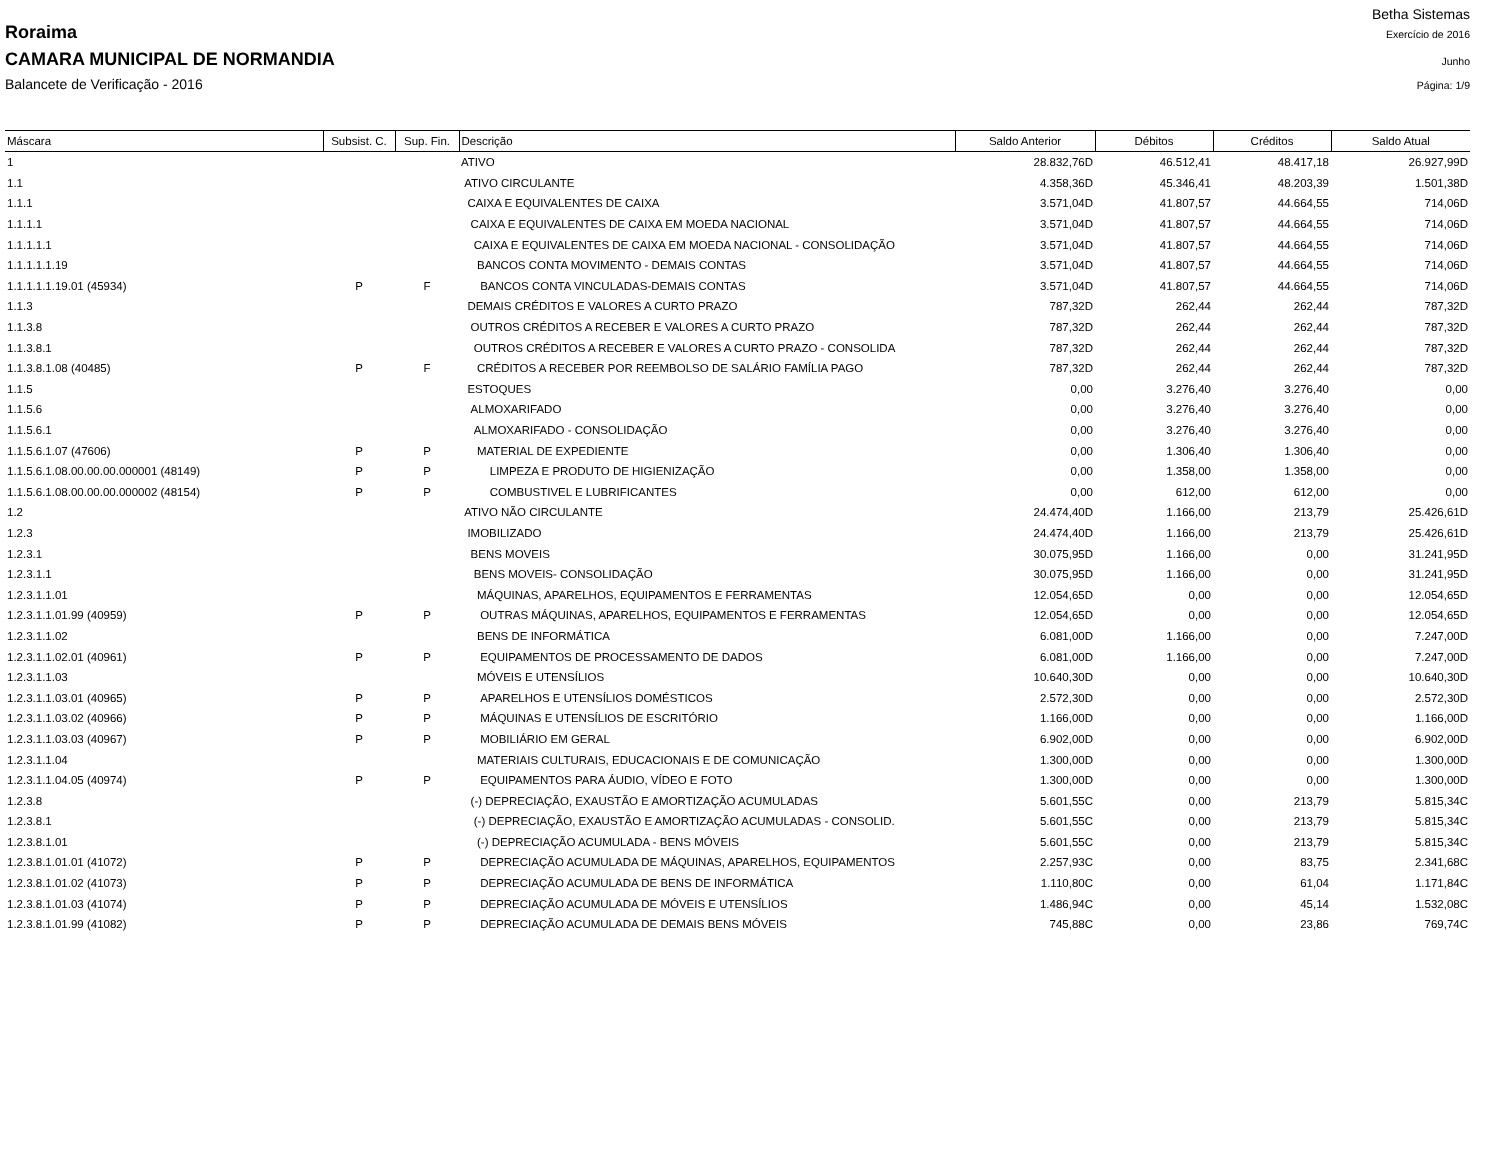Betha Sistemas
Roraima Exercício de 2016
CAMARA MUNICIPAL DE NORMANDIA Junho
Balancete de Verificação - 2016 Página: 1/9
| Máscara | Subsist. C. | Sup. Fin. | Descrição | Saldo Anterior | Débitos | Créditos | Saldo Atual |
| --- | --- | --- | --- | --- | --- | --- | --- |
| 1 | | | ATIVO | 28.832,76D | 46.512,41 | 48.417,18 | 26.927,99D |
| 1.1 | | | ATIVO CIRCULANTE | 4.358,36D | 45.346,41 | 48.203,39 | 1.501,38D |
| 1.1.1 | | | CAIXA E EQUIVALENTES DE CAIXA | 3.571,04D | 41.807,57 | 44.664,55 | 714,06D |
| 1.1.1.1 | | | CAIXA E EQUIVALENTES DE CAIXA EM MOEDA NACIONAL | 3.571,04D | 41.807,57 | 44.664,55 | 714,06D |
| 1.1.1.1.1 | | | CAIXA E EQUIVALENTES DE CAIXA EM MOEDA NACIONAL - CONSOLIDAÇÃO | 3.571,04D | 41.807,57 | 44.664,55 | 714,06D |
| 1.1.1.1.1.19 | | | BANCOS CONTA MOVIMENTO - DEMAIS CONTAS | 3.571,04D | 41.807,57 | 44.664,55 | 714,06D |
| 1.1.1.1.1.19.01 (45934) | P | F | BANCOS CONTA VINCULADAS-DEMAIS CONTAS | 3.571,04D | 41.807,57 | 44.664,55 | 714,06D |
| 1.1.3 | | | DEMAIS CRÉDITOS E VALORES A CURTO PRAZO | 787,32D | 262,44 | 262,44 | 787,32D |
| 1.1.3.8 | | | OUTROS CRÉDITOS A RECEBER E VALORES A CURTO PRAZO | 787,32D | 262,44 | 262,44 | 787,32D |
| 1.1.3.8.1 | | | OUTROS CRÉDITOS A RECEBER E VALORES A CURTO PRAZO - CONSOLIDA | 787,32D | 262,44 | 262,44 | 787,32D |
| 1.1.3.8.1.08 (40485) | P | F | CRÉDITOS A RECEBER POR REEMBOLSO DE SALÁRIO FAMÍLIA PAGO | 787,32D | 262,44 | 262,44 | 787,32D |
| 1.1.5 | | | ESTOQUES | 0,00 | 3.276,40 | 3.276,40 | 0,00 |
| 1.1.5.6 | | | ALMOXARIFADO | 0,00 | 3.276,40 | 3.276,40 | 0,00 |
| 1.1.5.6.1 | | | ALMOXARIFADO - CONSOLIDAÇÃO | 0,00 | 3.276,40 | 3.276,40 | 0,00 |
| 1.1.5.6.1.07 (47606) | P | P | MATERIAL DE EXPEDIENTE | 0,00 | 1.306,40 | 1.306,40 | 0,00 |
| 1.1.5.6.1.08.00.00.00.000001 (48149) | P | P | LIMPEZA E PRODUTO DE HIGIENIZAÇÃO | 0,00 | 1.358,00 | 1.358,00 | 0,00 |
| 1.1.5.6.1.08.00.00.00.000002 (48154) | P | P | COMBUSTIVEL E LUBRIFICANTES | 0,00 | 612,00 | 612,00 | 0,00 |
| 1.2 | | | ATIVO NÃO CIRCULANTE | 24.474,40D | 1.166,00 | 213,79 | 25.426,61D |
| 1.2.3 | | | IMOBILIZADO | 24.474,40D | 1.166,00 | 213,79 | 25.426,61D |
| 1.2.3.1 | | | BENS MOVEIS | 30.075,95D | 1.166,00 | 0,00 | 31.241,95D |
| 1.2.3.1.1 | | | BENS MOVEIS- CONSOLIDAÇÃO | 30.075,95D | 1.166,00 | 0,00 | 31.241,95D |
| 1.2.3.1.1.01 | | | MÁQUINAS, APARELHOS, EQUIPAMENTOS E FERRAMENTAS | 12.054,65D | 0,00 | 0,00 | 12.054,65D |
| 1.2.3.1.1.01.99 (40959) | P | P | OUTRAS MÁQUINAS, APARELHOS, EQUIPAMENTOS E FERRAMENTAS | 12.054,65D | 0,00 | 0,00 | 12.054,65D |
| 1.2.3.1.1.02 | | | BENS DE INFORMÁTICA | 6.081,00D | 1.166,00 | 0,00 | 7.247,00D |
| 1.2.3.1.1.02.01 (40961) | P | P | EQUIPAMENTOS DE PROCESSAMENTO DE DADOS | 6.081,00D | 1.166,00 | 0,00 | 7.247,00D |
| 1.2.3.1.1.03 | | | MÓVEIS E UTENSÍLIOS | 10.640,30D | 0,00 | 0,00 | 10.640,30D |
| 1.2.3.1.1.03.01 (40965) | P | P | APARELHOS E UTENSÍLIOS DOMÉSTICOS | 2.572,30D | 0,00 | 0,00 | 2.572,30D |
| 1.2.3.1.1.03.02 (40966) | P | P | MÁQUINAS E UTENSÍLIOS DE ESCRITÓRIO | 1.166,00D | 0,00 | 0,00 | 1.166,00D |
| 1.2.3.1.1.03.03 (40967) | P | P | MOBILIÁRIO EM GERAL | 6.902,00D | 0,00 | 0,00 | 6.902,00D |
| 1.2.3.1.1.04 | | | MATERIAIS CULTURAIS, EDUCACIONAIS E DE COMUNICAÇÃO | 1.300,00D | 0,00 | 0,00 | 1.300,00D |
| 1.2.3.1.1.04.05 (40974) | P | P | EQUIPAMENTOS PARA ÁUDIO, VÍDEO E FOTO | 1.300,00D | 0,00 | 0,00 | 1.300,00D |
| 1.2.3.8 | | | (-) DEPRECIAÇÃO, EXAUSTÃO E AMORTIZAÇÃO ACUMULADAS | 5.601,55C | 0,00 | 213,79 | 5.815,34C |
| 1.2.3.8.1 | | | (-) DEPRECIAÇÃO, EXAUSTÃO E AMORTIZAÇÃO ACUMULADAS - CONSOLID. | 5.601,55C | 0,00 | 213,79 | 5.815,34C |
| 1.2.3.8.1.01 | | | (-) DEPRECIAÇÃO ACUMULADA - BENS MÓVEIS | 5.601,55C | 0,00 | 213,79 | 5.815,34C |
| 1.2.3.8.1.01.01 (41072) | P | P | DEPRECIAÇÃO ACUMULADA DE MÁQUINAS, APARELHOS, EQUIPAMENTOS | 2.257,93C | 0,00 | 83,75 | 2.341,68C |
| 1.2.3.8.1.01.02 (41073) | P | P | DEPRECIAÇÃO ACUMULADA DE BENS DE INFORMÁTICA | 1.110,80C | 0,00 | 61,04 | 1.171,84C |
| 1.2.3.8.1.01.03 (41074) | P | P | DEPRECIAÇÃO ACUMULADA DE MÓVEIS E UTENSÍLIOS | 1.486,94C | 0,00 | 45,14 | 1.532,08C |
| 1.2.3.8.1.01.99 (41082) | P | P | DEPRECIAÇÃO ACUMULADA DE DEMAIS BENS MÓVEIS | 745,88C | 0,00 | 23,86 | 769,74C |